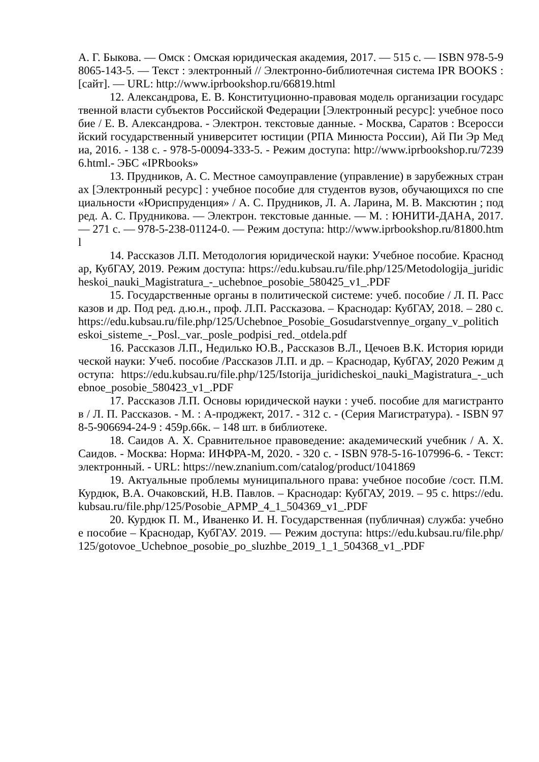А. Г. Быкова. — Омск : Омская юридическая академия, 2017. — 515 с. — ISBN 978-5-98065-143-5. — Текст : электронный // Электронно-библиотечная система IPR BOOKS : [сайт]. — URL: http://www.iprbookshop.ru/66819.html
12. Александрова, Е. В. Конституционно-правовая модель организации государственной власти субъектов Российской Федерации [Электронный ресурс]: учебное пособие / Е. В. Александрова. - Электрон. текстовые данные. - Москва, Саратов : Всероссийский государственный университет юстиции (РПА Минюста России), Ай Пи Эр Медиа, 2016. - 138 с. - 978-5-00094-333-5. - Режим доступа: http://www.iprbookshop.ru/72396.html.- ЭБС «IPRbooks»
13. Прудников, А. С. Местное самоуправление (управление) в зарубежных странах [Электронный ресурс] : учебное пособие для студентов вузов, обучающихся по специальности «Юриспруденция» / А. С. Прудников, Л. А. Ларина, М. В. Максютин ; под ред. А. С. Прудникова. — Электрон. текстовые данные. — М. : ЮНИТИ-ДАНА, 2017. — 271 с. — 978-5-238-01124-0. — Режим доступа: http://www.iprbookshop.ru/81800.html
14. Рассказов Л.П. Методология юридической науки: Учебное пособие. Краснодар, КубГАУ, 2019. Режим доступа: https://edu.kubsau.ru/file.php/125/Metodologija_juridicheskoi_nauki_Magistratura_-_uchebnoe_posobie_580425_v1_.PDF
15. Государственные органы в политической системе: учеб. пособие / Л. П. Рассказов и др. Под ред. д.ю.н., проф. Л.П. Рассказова. – Краснодар: КубГАУ, 2018. – 280 с. https://edu.kubsau.ru/file.php/125/Uchebnoe_Posobie_Gosudarstvennye_organy_v_politicheskoi_sisteme_-_Posl._var._posle_podpisi_red._otdela.pdf
16. Рассказов Л.П., Недилько Ю.В., Рассказов В.Л., Цечоев В.К. История юридической науки: Учеб. пособие /Рассказов Л.П. и др. – Краснодар, КубГАУ, 2020 Режим доступа: https://edu.kubsau.ru/file.php/125/Istorija_juridicheskoi_nauki_Magistratura_-_uchebnoe_posobie_580423_v1_.PDF
17. Рассказов Л.П. Основы юридической науки : учеб. пособие для магистрантов / Л. П. Рассказов. - М. : А-проджект, 2017. - 312 с. - (Серия Магистратура). - ISBN 978-5-906694-24-9 : 459р.66к. – 148 шт. в библиотеке.
18. Саидов А. Х. Сравнительное правоведение: академический учебник / А. Х. Саидов. - Москва: Норма: ИНФРА-М, 2020. - 320 с. - ISBN 978-5-16-107996-6. - Текст: электронный. - URL: https://new.znanium.com/catalog/product/1041869
19. Актуальные проблемы муниципального права: учебное пособие /сост. П.М. Курдюк, В.А. Очаковский, Н.В. Павлов. – Краснодар: КубГАУ, 2019. – 95 с. https://edu.kubsau.ru/file.php/125/Posobie_APMP_4_1_504369_v1_.PDF
20. Курдюк П. М., Иваненко И. Н. Государственная (публичная) служба: учебное пособие – Краснодар, КубГАУ. 2019. — Режим доступа: https://edu.kubsau.ru/file.php/125/gotovoe_Uchebnoe_posobie_po_sluzhbe_2019_1_1_504368_v1_.PDF